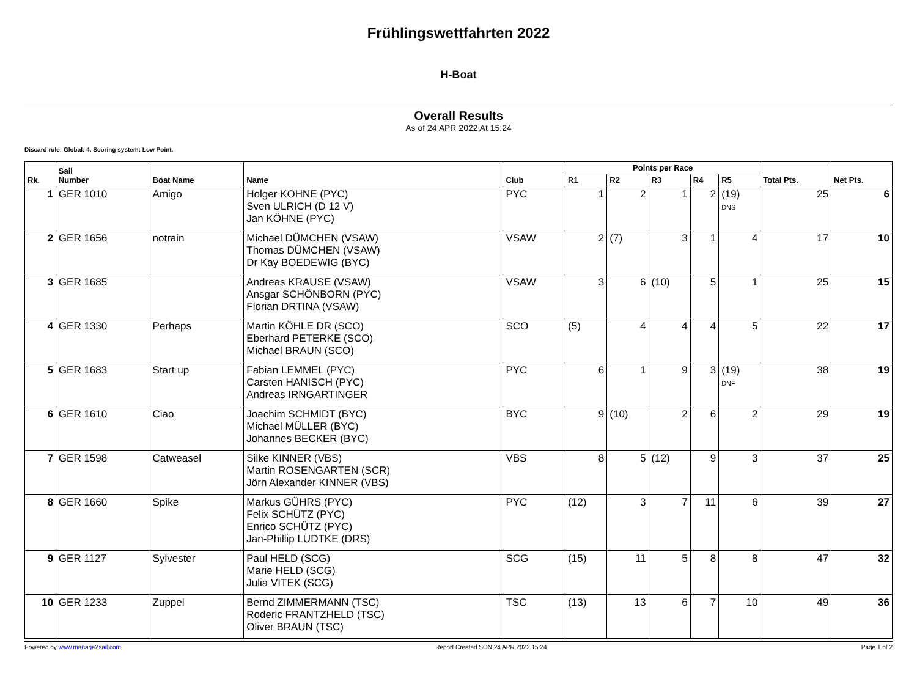Frühlingswettfahrten 2022
H-Boat
Overall Results
As of 24 APR 2022 At 15:24
Discard rule: Global: 4. Scoring system: Low Point.
| Rk. | Sail Number | Boat Name | Name | Club | Points per Race | | | | | Total Pts. | Net Pts. |
| --- | --- | --- | --- | --- | --- | --- | --- | --- | --- | --- | --- |
| | | | | | R1 | R2 | R3 | R4 | R5 | | |
| 1 | GER 1010 | Amigo | Holger KÖHNE (PYC) Sven ULRICH (D 12 V) Jan KÖHNE (PYC) | PYC | 1 | 2 | 1 | 2 | (19) DNS | 25 | 6 |
| 2 | GER 1656 | notrain | Michael DÜMCHEN (VSAW) Thomas DÜMCHEN (VSAW) Dr Kay BOEDEWIG (BYC) | VSAW | 2 | (7) | 3 | 1 | 4 | 17 | 10 |
| 3 | GER 1685 | | Andreas KRAUSE (VSAW) Ansgar SCHÖNBORN (PYC) Florian DRTINA (VSAW) | VSAW | 3 | 6 | (10) | 5 | 1 | 25 | 15 |
| 4 | GER 1330 | Perhaps | Martin KÖHLE DR (SCO) Eberhard PETERKE (SCO) Michael BRAUN (SCO) | SCO | (5) | 4 | 4 | 4 | 5 | 22 | 17 |
| 5 | GER 1683 | Start up | Fabian LEMMEL (PYC) Carsten HANISCH (PYC) Andreas IRNGARTINGER | PYC | 6 | 1 | 9 | 3 | (19) DNF | 38 | 19 |
| 6 | GER 1610 | Ciao | Joachim SCHMIDT (BYC) Michael MÜLLER (BYC) Johannes BECKER (BYC) | BYC | 9 | (10) | 2 | 6 | 2 | 29 | 19 |
| 7 | GER 1598 | Catweasel | Silke KINNER (VBS) Martin ROSENGARTEN (SCR) Jörn Alexander KINNER (VBS) | VBS | 8 | 5 | (12) | 9 | 3 | 37 | 25 |
| 8 | GER 1660 | Spike | Markus GÜHRS (PYC) Felix SCHÜTZ (PYC) Enrico SCHÜTZ (PYC) Jan-Phillip LÜDTKE (DRS) | PYC | (12) | 3 | 7 | 11 | 6 | 39 | 27 |
| 9 | GER 1127 | Sylvester | Paul HELD (SCG) Marie HELD (SCG) Julia VITEK (SCG) | SCG | (15) | 11 | 5 | 8 | 8 | 47 | 32 |
| 10 | GER 1233 | Zuppel | Bernd ZIMMERMANN (TSC) Roderic FRANTZHELD (TSC) Oliver BRAUN (TSC) | TSC | (13) | 13 | 6 | 7 | 10 | 49 | 36 |
Powered by www.manage2sail.com Report Created SON 24 APR 2022 15:24 Page 1 of 2